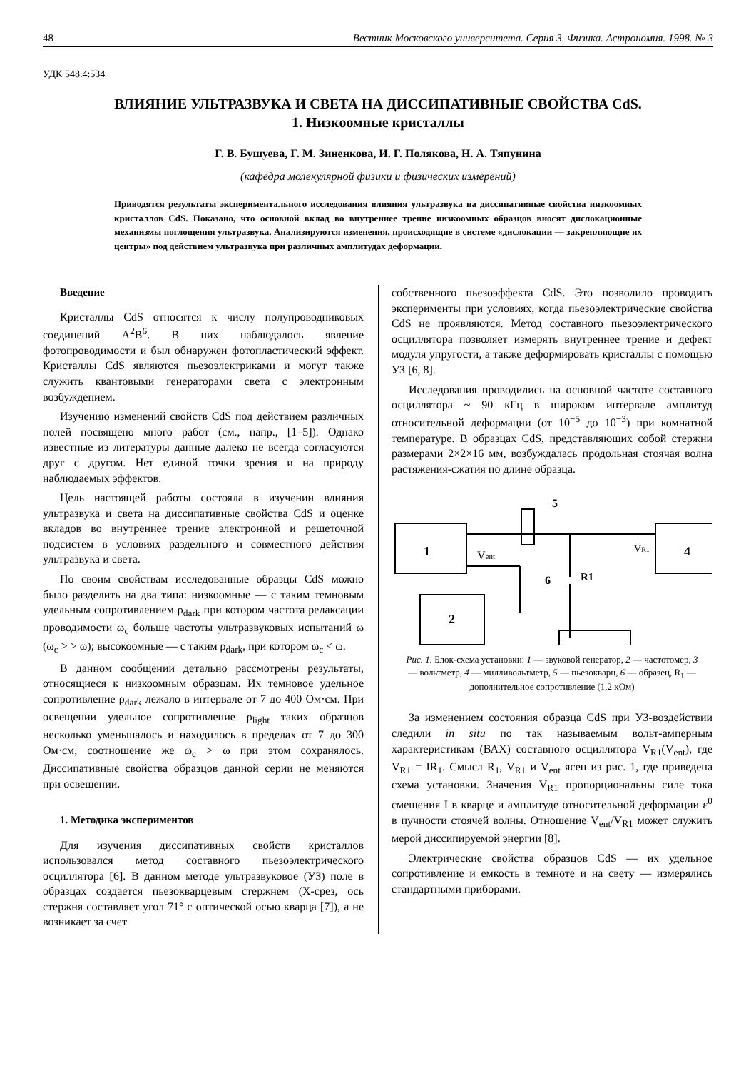48 Вестник Московского университета. Серия 3. Физика. Астрономия. 1998. № 3
УДК 548.4:534
ВЛИЯНИЕ УЛЬТРАЗВУКА И СВЕТА НА ДИССИПАТИВНЫЕ СВОЙСТВА CdS.
1. Низкоомные кристаллы
Г. В. Бушуева, Г. М. Зиненкова, И. Г. Полякова, Н. А. Тяпунина
(кафедра молекулярной физики и физических измерений)
Приводятся результаты экспериментального исследования влияния ультразвука на диссипативные свойства низкоомных кристаллов CdS. Показано, что основной вклад во внутреннее трение низкоомных образцов вносят дислокационные механизмы поглощения ультразвука. Анализируются изменения, происходящие в системе «дислокации — закрепляющие их центры» под действием ультразвука при различных амплитудах деформации.
Введение
Кристаллы CdS относятся к числу полупроводниковых соединений A<sup>2</sup>B<sup>6</sup>. В них наблюдалось явление фотопроводимости и был обнаружен фотопластический эффект. Кристаллы CdS являются пьезоэлектриками и могут также служить квантовыми генераторами света с электронным возбуждением.
Изучению изменений свойств CdS под действием различных полей посвящено много работ (см., напр., [1–5]). Однако известные из литературы данные далеко не всегда согласуются друг с другом. Нет единой точки зрения и на природу наблюдаемых эффектов.
Цель настоящей работы состояла в изучении влияния ультразвука и света на диссипативные свойства CdS и оценке вкладов во внутреннее трение электронной и решеточной подсистем в условиях раздельного и совместного действия ультразвука и света.
По своим свойствам исследованные образцы CdS можно было разделить на два типа: низкоомные — с таким темновым удельным сопротивлением ρ<sub>dark</sub> при котором частота релаксации проводимости ω<sub>c</sub> больше частоты ультразвуковых испытаний ω (ω<sub>c</sub> > > ω); высокоомные — с таким ρ<sub>dark</sub>, при котором ω<sub>c</sub> < ω.
В данном сообщении детально рассмотрены результаты, относящиеся к низкоомным образцам. Их темновое удельное сопротивление ρ<sub>dark</sub> лежало в интервале от 7 до 400 Ом·см. При освещении удельное сопротивление ρ<sub>light</sub> таких образцов несколько уменьшалось и находилось в пределах от 7 до 300 Ом·см, соотношение же ω<sub>c</sub> > ω при этом сохранялось. Диссипативные свойства образцов данной серии не меняются при освещении.
1. Методика экспериментов
Для изучения диссипативных свойств кристаллов использовался метод составного пьезоэлектрического осциллятора [6]. В данном методе ультразвуковое (УЗ) поле в образцах создается пьезокварцевым стержнем (X-срез, ось стержня составляет угол 71° с оптической осью кварца [7]), а не возникает за счет
собственного пьезоэффекта CdS. Это позволило проводить эксперименты при условиях, когда пьезоэлектрические свойства CdS не проявляются. Метод составного пьезоэлектрического осциллятора позволяет измерять внутреннее трение и дефект модуля упругости, а также деформировать кристаллы с помощью УЗ [6, 8].
Исследования проводились на основной частоте составного осциллятора ~ 90 кГц в широком интервале амплитуд относительной деформации (от 10<sup>−5</sup> до 10<sup>−3</sup>) при комнатной температуре. В образцах CdS, представляющих собой стержни размерами 2×2×16 мм, возбуждалась продольная стоячая волна растяжения-сжатия по длине образца.
1
Vent
4
VR1
5
6
R1
2
Рис. 1. Блок-схема установки: 1 — звуковой генератор, 2 — частотомер, 3 — вольтметр, 4 — милливольтметр, 5 — пьезокварц, 6 — образец, R<sub>1</sub> — дополнительное сопротивление (1,2 кОм)
За изменением состояния образца CdS при УЗ-воздействии следили in situ по так называемым вольт-амперным характеристикам (ВАХ) составного осциллятора V<sub>R1</sub>(V<sub>ent</sub>), где V<sub>R1</sub> = IR<sub>1</sub>. Смысл R<sub>1</sub>, V<sub>R1</sub> и V<sub>ent</sub> ясен из рис. 1, где приведена схема установки. Значения V<sub>R1</sub> пропорциональны силе тока смещения I в кварце и амплитуде относительной деформации ε<sup>0</sup> в пучности стоячей волны. Отношение V<sub>ent</sub>/V<sub>R1</sub> может служить мерой диссипируемой энергии [8].
Электрические свойства образцов CdS — их удельное сопротивление и емкость в темноте и на свету — измерялись стандартными приборами.